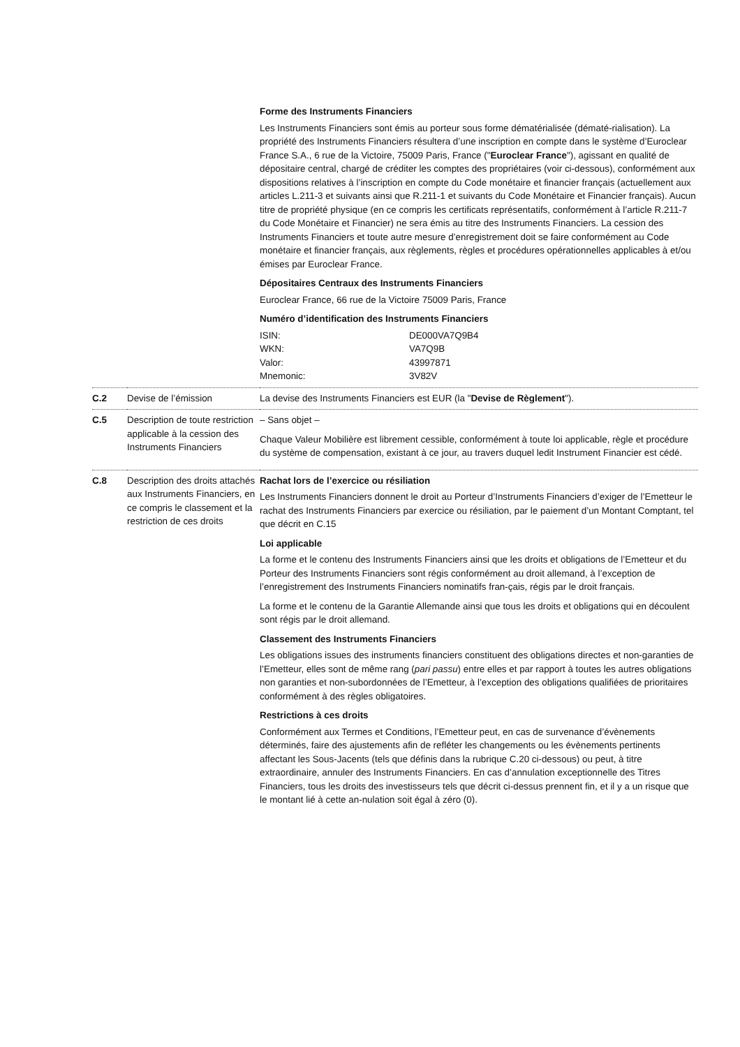| | | Forme des Instruments Financiers Les Instruments Financiers sont émis au porteur sous forme dématérialisée (dématé-rialisation). La propriété des Instruments Financiers résultera d’une inscription en compte dans le système d’Euroclear France S.A., 6 rue de la Victoire, 75009 Paris, France (" Euroclear France "), agissant en qualité de dépositaire central, chargé de créditer les comptes des propriétaires (voir ci-dessous), conformément aux dispositions relatives à l’inscription en compte du Code monétaire et financier français (actuellement aux articles L.211-3 et suivants ainsi que R.211-1 et suivants du Code Monétaire et Financier français). Aucun titre de propriété physique (en ce compris les certificats représentatifs, conformément à l’article R.211-7 du Code Monétaire et Financier) ne sera émis au titre des Instruments Financiers. La cession des Instruments Financiers et toute autre mesure d’enregistrement doit se faire conformément au Code monétaire et financier français, aux règlements, règles et procédures opérationnelles applicables à et/ou émises par Euroclear France. Dépositaires Centraux des Instruments Financiers Euroclear France, 66 rue de la Victoire 75009 Paris, France Numéro d’identification des Instruments Financiers / ISIN: / DE000VA7Q9B4 / / WKN: / VA7Q9B / / Valor: / 43997871 / / Mnemonic: / 3V82V / |
| C.2 | Devise de l’émission | La devise des Instruments Financiers est EUR (la " Devise de Règlement "). |
| C.5 | Description de toute restriction applicable à la cession des Instruments Financiers | – Sans objet – Chaque Valeur Mobilière est librement cessible, conformément à toute loi applicable, règle et procédure du système de compensation, existant à ce jour, au travers duquel ledit Instrument Financier est cédé. |
| C.8 | Description des droits attachés aux Instruments Financiers, en ce compris le classement et la restriction de ces droits | Rachat lors de l’exercice ou résiliation Les Instruments Financiers donnent le droit au Porteur d’Instruments Financiers d’exiger de l’Emetteur le rachat des Instruments Financiers par exercice ou résiliation, par le paiement d’un Montant Comptant, tel que décrit en C.15 Loi applicable La forme et le contenu des Instruments Financiers ainsi que les droits et obligations de l’Emetteur et du Porteur des Instruments Financiers sont régis conformément au droit allemand, à l’exception de l’enregistrement des Instruments Financiers nominatifs fran-çais, régis par le droit français. La forme et le contenu de la Garantie Allemande ainsi que tous les droits et obligations qui en découlent sont régis par le droit allemand. Classement des Instruments Financiers Les obligations issues des instruments financiers constituent des obligations directes et non-garanties de l’Emetteur, elles sont de même rang ( pari passu ) entre elles et par rapport à toutes les autres obligations non garanties et non-subordonnées de l’Emetteur, à l’exception des obligations qualifiées de prioritaires conformément à des règles obligatoires. Restrictions à ces droits Conformément aux Termes et Conditions, l’Emetteur peut, en cas de survenance d’évènements déterminés, faire des ajustements afin de refléter les changements ou les évènements pertinents affectant les Sous-Jacents (tels que définis dans la rubrique C.20 ci-dessous) ou peut, à titre extraordinaire, annuler des Instruments Financiers. En cas d’annulation exceptionnelle des Titres Financiers, tous les droits des investisseurs tels que décrit ci-dessus prennent fin, et il y a un risque que le montant lié à cette an-nulation soit égal à zéro (0). |